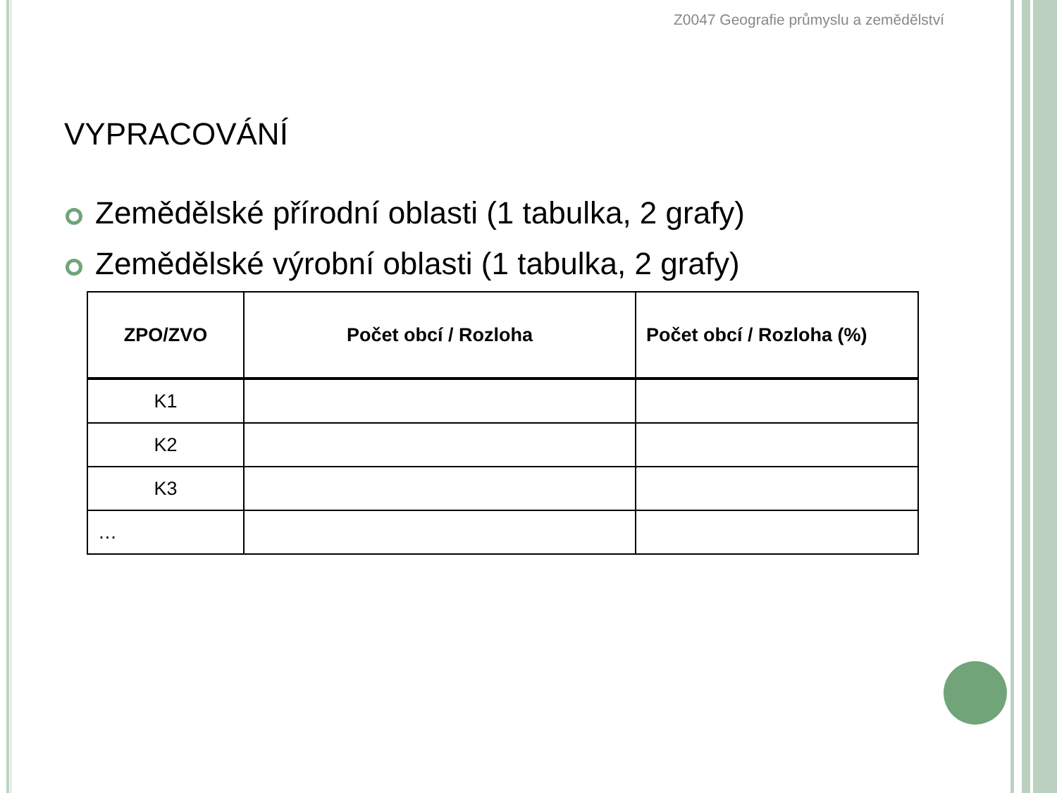Z0047 Geografie průmyslu a zemědělství
VYPRACOVÁNÍ
Zemědělské přírodní oblasti (1 tabulka, 2 grafy)
Zemědělské výrobní oblasti (1 tabulka, 2 grafy)
| ZPO/ZVO | Počet obcí / Rozloha | Počet obcí / Rozloha (%) |
| --- | --- | --- |
| K1 | | |
| K2 | | |
| K3 | | |
| … | | |